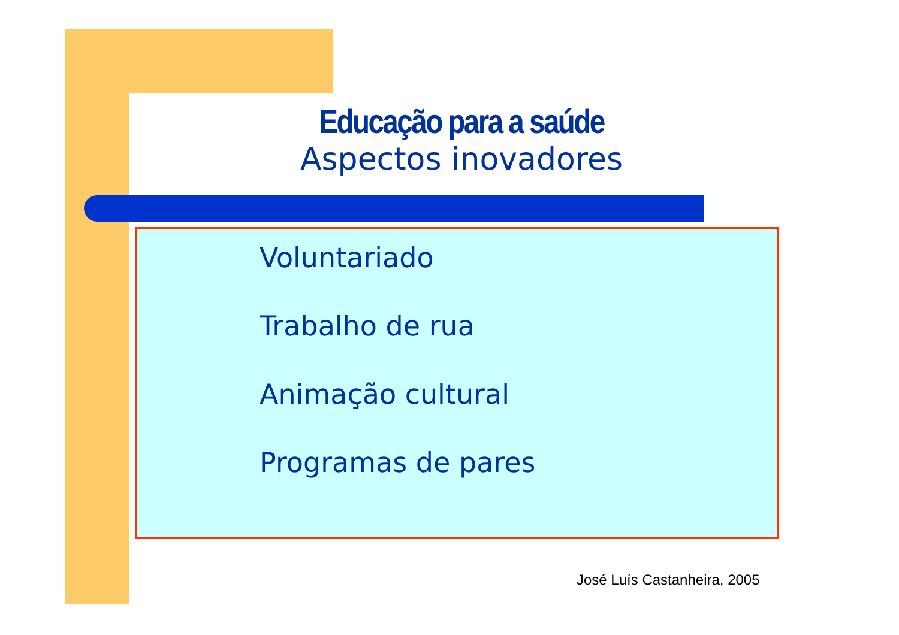Educação para a saúde
Aspectos inovadores
Voluntariado
Trabalho de rua
Animação cultural
Programas de pares
José Luís Castanheira, 2005